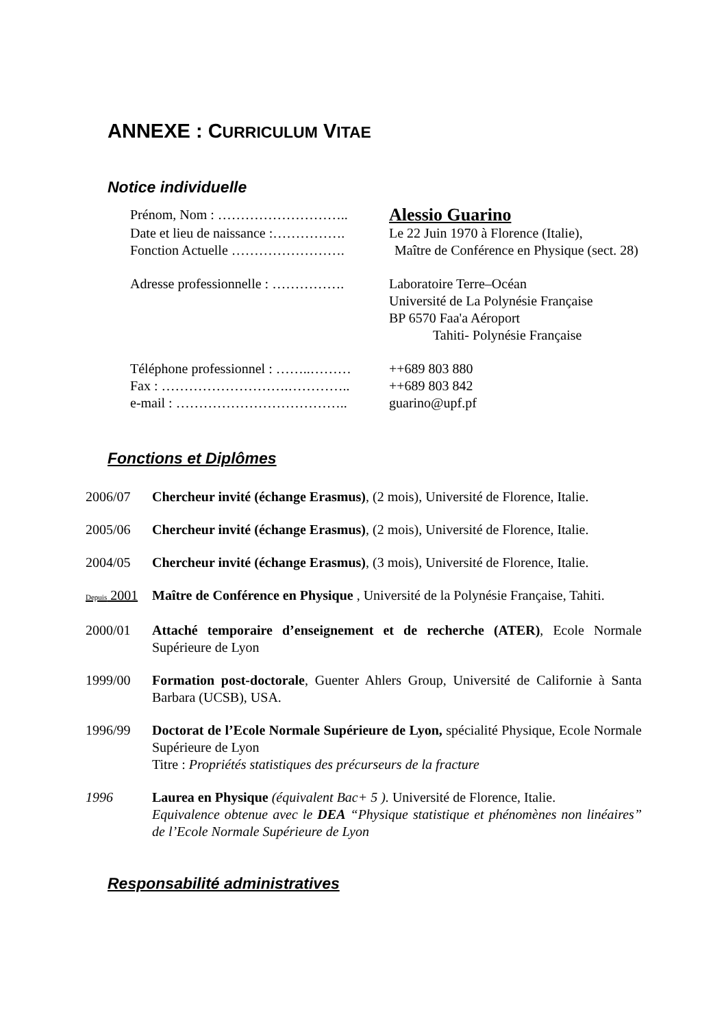ANNEXE : CURRICULUM VITAE
Notice individuelle
| Prénom, Nom : ……………………….. | Alessio Guarino |
| Date et lieu de naissance :……………. | Le 22 Juin 1970 à Florence (Italie), |
| Fonction Actuelle ……………………. | Maître de Conférence en Physique (sect. 28) |
| Adresse professionnelle : ……………. | Laboratoire Terre–Océan Université de La Polynésie Française BP 6570 Faa'a Aéroport Tahiti- Polynésie Française |
| Téléphone professionnel : ……..……… | ++689 803 880 |
| Fax : ……………………….………….. | ++689 803 842 |
| e-mail : ……………………………….. | guarino@upf.pf |
Fonctions et Diplômes
2006/07 Chercheur invité (échange Erasmus), (2 mois), Université de Florence, Italie.
2005/06 Chercheur invité (échange Erasmus), (2 mois), Université de Florence, Italie.
2004/05 Chercheur invité (échange Erasmus), (3 mois), Université de Florence, Italie.
Depuis 2001
Maître de Conférence en Physique , Université de la Polynésie Française, Tahiti.
2000/01 Attaché temporaire d’enseignement et de recherche (ATER), Ecole Normale Supérieure de Lyon
1999/00 Formation post-doctorale, Guenter Ahlers Group, Université de Californie à Santa Barbara (UCSB), USA.
1996/99 Doctorat de l’Ecole Normale Supérieure de Lyon, spécialité Physique, Ecole Normale Supérieure de Lyon
Titre : Propriétés statistiques des précurseurs de la fracture
1996 Laurea en Physique (équivalent Bac+ 5 ). Université de Florence, Italie.
Equivalence obtenue avec le DEA “Physique statistique et phénomènes non linéaires” de l’Ecole Normale Supérieure de Lyon
Responsabilité administratives